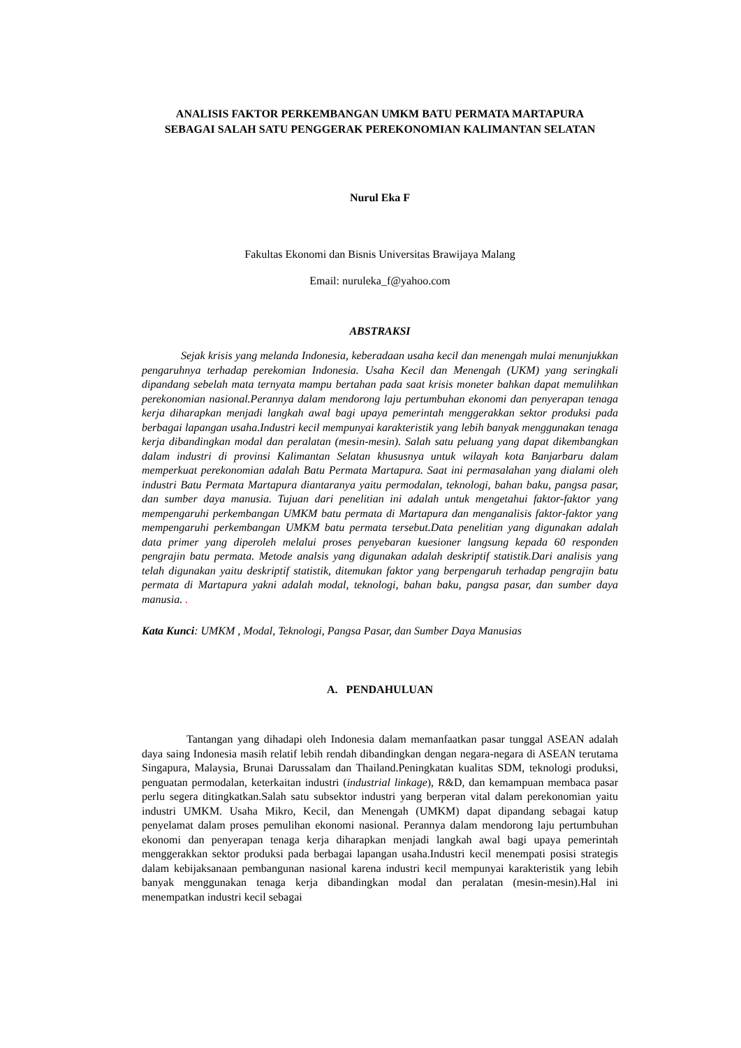ANALISIS FAKTOR PERKEMBANGAN UMKM BATU PERMATA MARTAPURA
SEBAGAI SALAH SATU PENGGERAK PEREKONOMIAN KALIMANTAN SELATAN
Nurul Eka F
Fakultas Ekonomi dan Bisnis Universitas Brawijaya Malang
Email: nuruleka_f@yahoo.com
ABSTRAKSI
Sejak krisis yang melanda Indonesia, keberadaan usaha kecil dan menengah mulai menunjukkan pengaruhnya terhadap perekomian Indonesia. Usaha Kecil dan Menengah (UKM) yang seringkali dipandang sebelah mata ternyata mampu bertahan pada saat krisis moneter bahkan dapat memulihkan perekonomian nasional.Perannya dalam mendorong laju pertumbuhan ekonomi dan penyerapan tenaga kerja diharapkan menjadi langkah awal bagi upaya pemerintah menggerakkan sektor produksi pada berbagai lapangan usaha.Industri kecil mempunyai karakteristik yang lebih banyak menggunakan tenaga kerja dibandingkan modal dan peralatan (mesin-mesin). Salah satu peluang yang dapat dikembangkan dalam industri di provinsi Kalimantan Selatan khususnya untuk wilayah kota Banjarbaru dalam memperkuat perekonomian adalah Batu Permata Martapura. Saat ini permasalahan yang dialami oleh industri Batu Permata Martapura diantaranya yaitu permodalan, teknologi, bahan baku, pangsa pasar, dan sumber daya manusia. Tujuan dari penelitian ini adalah untuk mengetahui faktor-faktor yang mempengaruhi perkembangan UMKM batu permata di Martapura dan menganalisis faktor-faktor yang mempengaruhi perkembangan UMKM batu permata tersebut.Data penelitian yang digunakan adalah data primer yang diperoleh melalui proses penyebaran kuesioner langsung kepada 60 responden pengrajin batu permata. Metode analsis yang digunakan adalah deskriptif statistik. Dari analisis yang telah digunakan yaitu deskriptif statistik, ditemukan faktor yang berpengaruh terhadap pengrajin batu permata di Martapura yakni adalah modal, teknologi, bahan baku, pangsa pasar, dan sumber daya manusia. .
Kata Kunci: UMKM , Modal, Teknologi, Pangsa Pasar, dan Sumber Daya Manusias
A. PENDAHULUAN
Tantangan yang dihadapi oleh Indonesia dalam memanfaatkan pasar tunggal ASEAN adalah daya saing Indonesia masih relatif lebih rendah dibandingkan dengan negara-negara di ASEAN terutama Singapura, Malaysia, Brunai Darussalam dan Thailand.Peningkatan kualitas SDM, teknologi produksi, penguatan permodalan, keterkaitan industri (industrial linkage), R&D, dan kemampuan membaca pasar perlu segera ditingkatkan.Salah satu subsektor industri yang berperan vital dalam perekonomian yaitu industri UMKM. Usaha Mikro, Kecil, dan Menengah (UMKM) dapat dipandang sebagai katup penyelamat dalam proses pemulihan ekonomi nasional. Perannya dalam mendorong laju pertumbuhan ekonomi dan penyerapan tenaga kerja diharapkan menjadi langkah awal bagi upaya pemerintah menggerakkan sektor produksi pada berbagai lapangan usaha.Industri kecil menempati posisi strategis dalam kebijaksanaan pembangunan nasional karena industri kecil mempunyai karakteristik yang lebih banyak menggunakan tenaga kerja dibandingkan modal dan peralatan (mesin-mesin).Hal ini menempatkan industri kecil sebagai